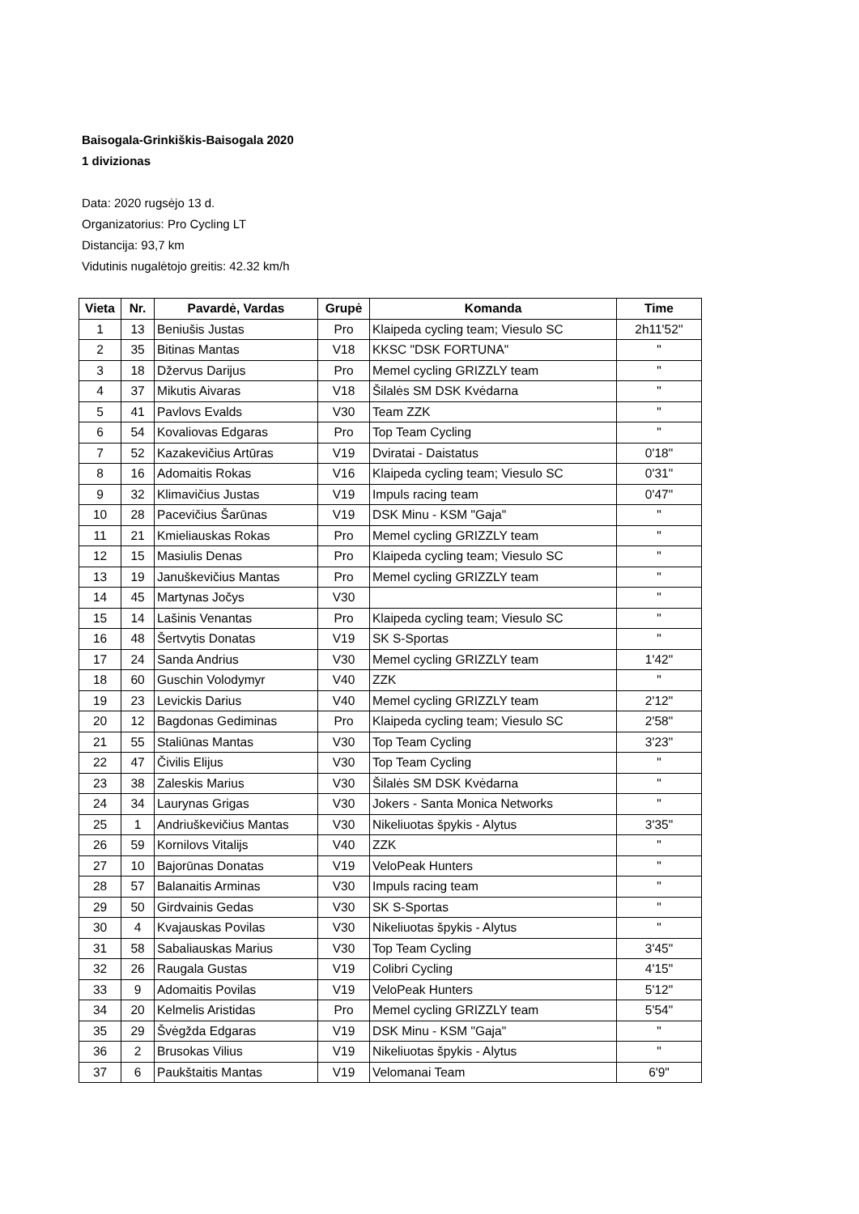Baisogala-Grinkiškis-Baisogala 2020
1 divizionas
Data: 2020 rugsėjo 13 d.
Organizatorius: Pro Cycling LT
Distancija: 93,7 km
Vidutinis nugalėtojo greitis: 42.32 km/h
| Vieta | Nr. | Pavardė, Vardas | Grupė | Komanda | Time |
| --- | --- | --- | --- | --- | --- |
| 1 | 13 | Beniušis Justas | Pro | Klaipeda cycling team; Viesulo SC | 2h11'52'' |
| 2 | 35 | Bitinas Mantas | V18 | KKSC "DSK FORTUNA" | " |
| 3 | 18 | Džervus Darijus | Pro | Memel cycling GRIZZLY team | " |
| 4 | 37 | Mikutis Aivaras | V18 | Šilalės SM DSK Kvėdarna | " |
| 5 | 41 | Pavlovs Evalds | V30 | Team ZZK | " |
| 6 | 54 | Kovaliovas Edgaras | Pro | Top Team Cycling | " |
| 7 | 52 | Kazakevičius Artūras | V19 | Dviratai - Daistatus | 0'18" |
| 8 | 16 | Adomaitis Rokas | V16 | Klaipeda cycling team; Viesulo SC | 0'31" |
| 9 | 32 | Klimavičius Justas | V19 | Impuls racing team | 0'47" |
| 10 | 28 | Pacevičius Šarūnas | V19 | DSK Minu - KSM "Gaja" | " |
| 11 | 21 | Kmieliauskas Rokas | Pro | Memel cycling GRIZZLY team | " |
| 12 | 15 | Masiulis Denas | Pro | Klaipeda cycling team; Viesulo SC | " |
| 13 | 19 | Januškevičius Mantas | Pro | Memel cycling GRIZZLY team | " |
| 14 | 45 | Martynas Jočys | V30 | | " |
| 15 | 14 | Lašinis Venantas | Pro | Klaipeda cycling team; Viesulo SC | " |
| 16 | 48 | Šertvytis Donatas | V19 | SK S-Sportas | " |
| 17 | 24 | Sanda Andrius | V30 | Memel cycling GRIZZLY team | 1'42" |
| 18 | 60 | Guschin Volodymyr | V40 | ZZK | " |
| 19 | 23 | Levickis Darius | V40 | Memel cycling GRIZZLY team | 2'12" |
| 20 | 12 | Bagdonas Gediminas | Pro | Klaipeda cycling team; Viesulo SC | 2'58" |
| 21 | 55 | Staliūnas Mantas | V30 | Top Team Cycling | 3'23" |
| 22 | 47 | Čivilis Elijus | V30 | Top Team Cycling | " |
| 23 | 38 | Zaleskis Marius | V30 | Šilalės SM DSK Kvėdarna | " |
| 24 | 34 | Laurynas Grigas | V30 | Jokers - Santa Monica Networks | " |
| 25 | 1 | Andriuškevičius Mantas | V30 | Nikeliuotas špykis - Alytus | 3'35" |
| 26 | 59 | Kornilovs Vitalijs | V40 | ZZK | " |
| 27 | 10 | Bajorūnas Donatas | V19 | VeloPeak Hunters | " |
| 28 | 57 | Balanaitis Arminas | V30 | Impuls racing team | " |
| 29 | 50 | Girdvainis Gedas | V30 | SK S-Sportas | " |
| 30 | 4 | Kvajauskas Povilas | V30 | Nikeliuotas špykis - Alytus | " |
| 31 | 58 | Sabaliauskas Marius | V30 | Top Team Cycling | 3'45" |
| 32 | 26 | Raugala Gustas | V19 | Colibri Cycling | 4'15" |
| 33 | 9 | Adomaitis Povilas | V19 | VeloPeak Hunters | 5'12" |
| 34 | 20 | Kelmelis Aristidas | Pro | Memel cycling GRIZZLY team | 5'54" |
| 35 | 29 | Švėgžda Edgaras | V19 | DSK Minu - KSM "Gaja" | " |
| 36 | 2 | Brusokas Vilius | V19 | Nikeliuotas špykis - Alytus | " |
| 37 | 6 | Paukštaitis Mantas | V19 | Velomanai Team | 6'9" |